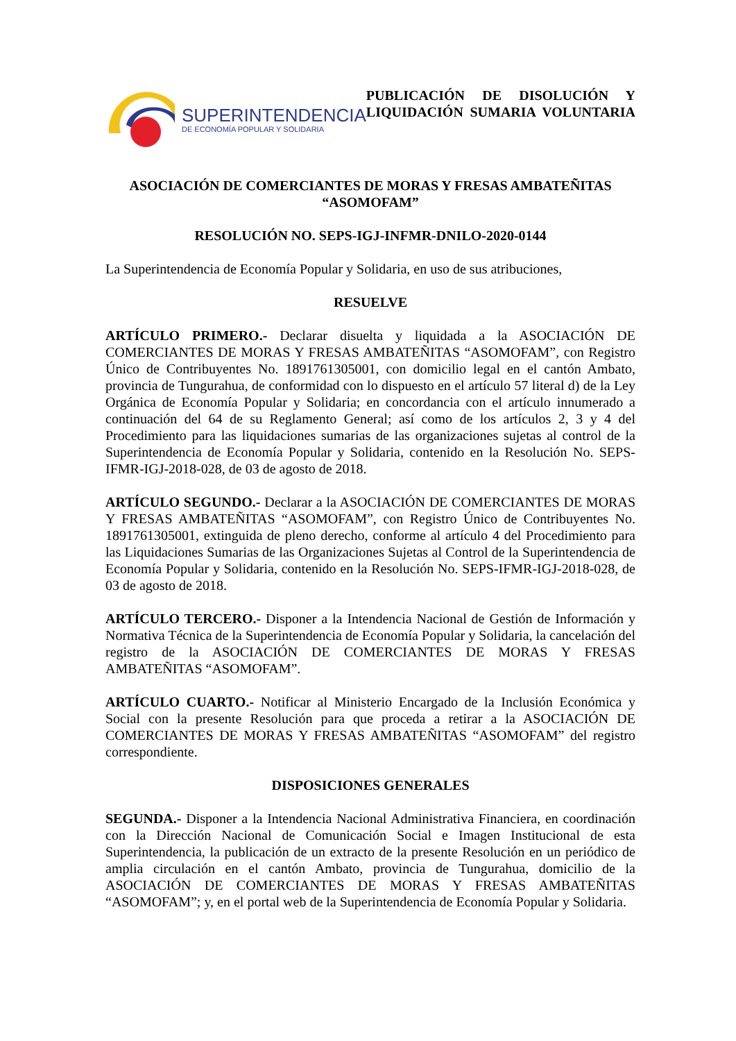SUPERINTENDENCIA
DE ECONOMÍA POPULAR Y SOLIDARIA
PUBLICACIÓN DE DISOLUCIÓN Y
LIQUIDACIÓN SUMARIA VOLUNTARIA
ASOCIACIÓN DE COMERCIANTES DE MORAS Y FRESAS AMBATEÑITAS
“ASOMOFAM”
RESOLUCIÓN NO. SEPS-IGJ-INFMR-DNILO-2020-0144
La Superintendencia de Economía Popular y Solidaria, en uso de sus atribuciones,
RESUELVE
ARTÍCULO PRIMERO.- Declarar disuelta y liquidada a la ASOCIACIÓN DE COMERCIANTES DE MORAS Y FRESAS AMBATEÑITAS “ASOMOFAM”, con Registro Único de Contribuyentes No. 1891761305001, con domicilio legal en el cantón Ambato, provincia de Tungurahua, de conformidad con lo dispuesto en el artículo 57 literal d) de la Ley Orgánica de Economía Popular y Solidaria; en concordancia con el artículo innumerado a continuación del 64 de su Reglamento General; así como de los artículos 2, 3 y 4 del Procedimiento para las liquidaciones sumarias de las organizaciones sujetas al control de la Superintendencia de Economía Popular y Solidaria, contenido en la Resolución No. SEPS-IFMR-IGJ-2018-028, de 03 de agosto de 2018.
ARTÍCULO SEGUNDO.- Declarar a la ASOCIACIÓN DE COMERCIANTES DE MORAS Y FRESAS AMBATEÑITAS “ASOMOFAM”, con Registro Único de Contribuyentes No. 1891761305001, extinguida de pleno derecho, conforme al artículo 4 del Procedimiento para las Liquidaciones Sumarias de las Organizaciones Sujetas al Control de la Superintendencia de Economía Popular y Solidaria, contenido en la Resolución No. SEPS-IFMR-IGJ-2018-028, de 03 de agosto de 2018.
ARTÍCULO TERCERO.- Disponer a la Intendencia Nacional de Gestión de Información y Normativa Técnica de la Superintendencia de Economía Popular y Solidaria, la cancelación del registro de la ASOCIACIÓN DE COMERCIANTES DE MORAS Y FRESAS AMBATEÑITAS “ASOMOFAM”.
ARTÍCULO CUARTO.- Notificar al Ministerio Encargado de la Inclusión Económica y Social con la presente Resolución para que proceda a retirar a la ASOCIACIÓN DE COMERCIANTES DE MORAS Y FRESAS AMBATEÑITAS “ASOMOFAM” del registro correspondiente.
DISPOSICIONES GENERALES
SEGUNDA.- Disponer a la Intendencia Nacional Administrativa Financiera, en coordinación con la Dirección Nacional de Comunicación Social e Imagen Institucional de esta Superintendencia, la publicación de un extracto de la presente Resolución en un periódico de amplia circulación en el cantón Ambato, provincia de Tungurahua, domicilio de la ASOCIACIÓN DE COMERCIANTES DE MORAS Y FRESAS AMBATEÑITAS “ASOMOFAM”; y, en el portal web de la Superintendencia de Economía Popular y Solidaria.